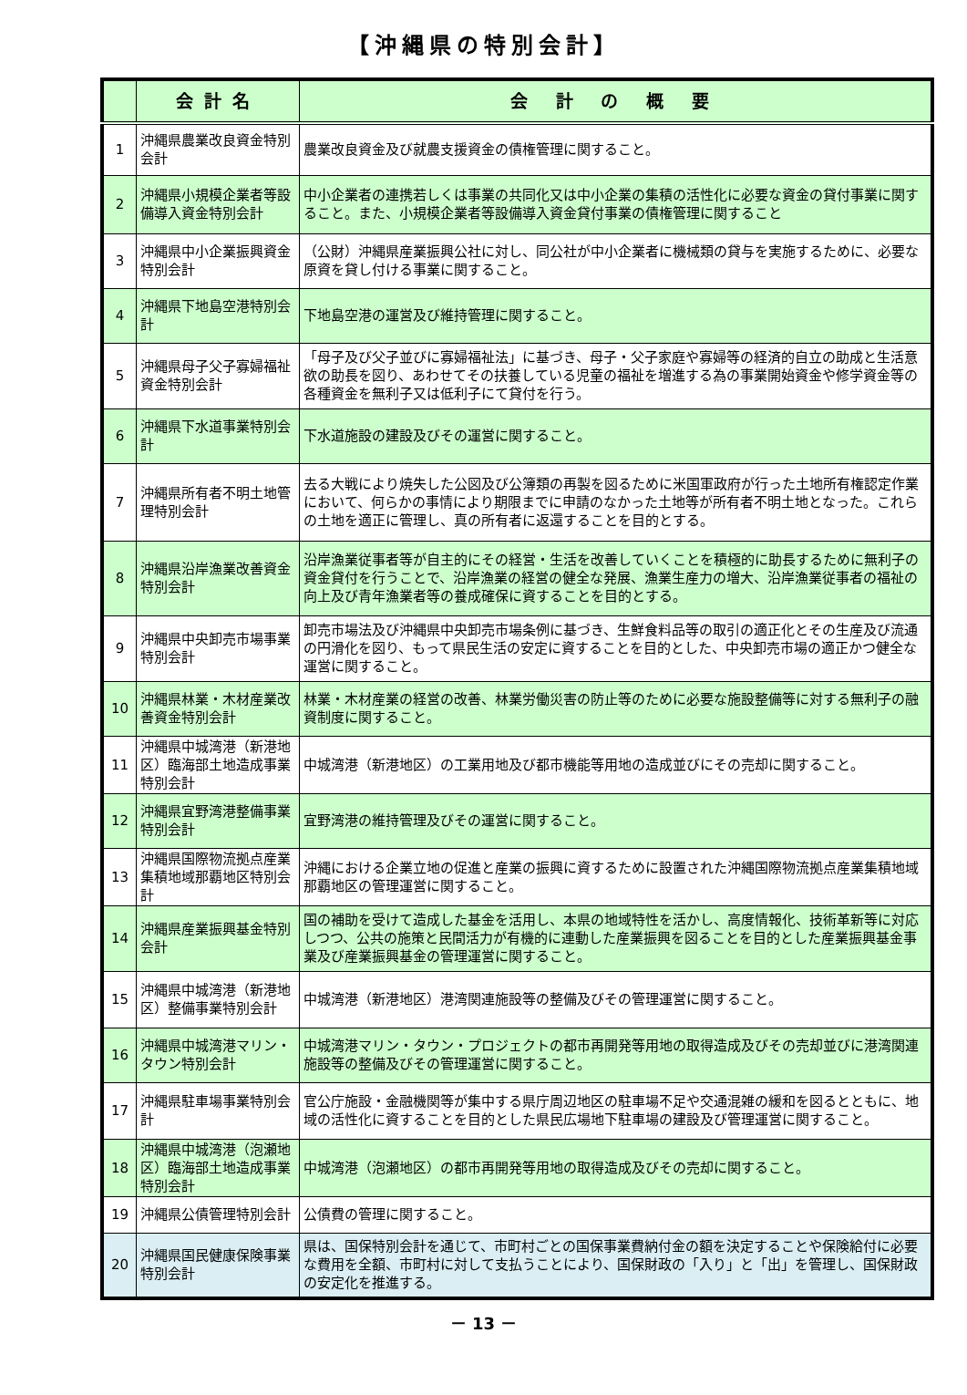【沖縄県の特別会計】
| | 会計名 | 会 計 の 概 要 |
| --- | --- | --- |
| 1 | 沖縄県農業改良資金特別会計 | 農業改良資金及び就農支援資金の債権管理に関すること。 |
| 2 | 沖縄県小規模企業者等設備導入資金特別会計 | 中小企業者の連携若しくは事業の共同化又は中小企業の集積の活性化に必要な資金の貸付事業に関すること。また、小規模企業者等設備導入資金貸付事業の債権管理に関すること |
| 3 | 沖縄県中小企業振興資金特別会計 | （公財）沖縄県産業振興公社に対し、同公社が中小企業者に機械類の貸与を実施するために、必要な原資を貸し付ける事業に関すること。 |
| 4 | 沖縄県下地島空港特別会計 | 下地島空港の運営及び維持管理に関すること。 |
| 5 | 沖縄県母子父子寡婦福祉資金特別会計 | 「母子及び父子並びに寡婦福祉法」に基づき、母子・父子家庭や寡婦等の経済的自立の助成と生活意欲の助長を図り、あわせてその扶養している児童の福祉を増進する為の事業開始資金や修学資金等の各種資金を無利子又は低利子にて貸付を行う。 |
| 6 | 沖縄県下水道事業特別会計 | 下水道施設の建設及びその運営に関すること。 |
| 7 | 沖縄県所有者不明土地管理特別会計 | 去る大戦により焼失した公図及び公簿類の再製を図るために米国軍政府が行った土地所有権認定作業において、何らかの事情により期限までに申請のなかった土地等が所有者不明土地となった。これらの土地を適正に管理し、真の所有者に返還することを目的とする。 |
| 8 | 沖縄県沿岸漁業改善資金特別会計 | 沿岸漁業従事者等が自主的にその経営・生活を改善していくことを積極的に助長するために無利子の資金貸付を行うことで、沿岸漁業の経営の健全な発展、漁業生産力の増大、沿岸漁業従事者の福祉の向上及び青年漁業者等の養成確保に資することを目的とする。 |
| 9 | 沖縄県中央卸売市場事業特別会計 | 卸売市場法及び沖縄県中央卸売市場条例に基づき、生鮮食料品等の取引の適正化とその生産及び流通の円滑化を図り、もって県民生活の安定に資することを目的とした、中央卸売市場の適正かつ健全な運営に関すること。 |
| 10 | 沖縄県林業・木材産業改善資金特別会計 | 林業・木材産業の経営の改善、林業労働災害の防止等のために必要な施設整備等に対する無利子の融資制度に関すること。 |
| 11 | 沖縄県中城湾港（新港地区）臨海部土地造成事業特別会計 | 中城湾港（新港地区）の工業用地及び都市機能等用地の造成並びにその売却に関すること。 |
| 12 | 沖縄県宜野湾港整備事業特別会計 | 宜野湾港の維持管理及びその運営に関すること。 |
| 13 | 沖縄県国際物流拠点産業集積地域那覇地区特別会計 | 沖縄における企業立地の促進と産業の振興に資するために設置された沖縄国際物流拠点産業集積地域那覇地区の管理運営に関すること。 |
| 14 | 沖縄県産業振興基金特別会計 | 国の補助を受けて造成した基金を活用し、本県の地域特性を活かし、高度情報化、技術革新等に対応しつつ、公共の施策と民間活力が有機的に連動した産業振興を図ることを目的とした産業振興基金事業及び産業振興基金の管理運営に関すること。 |
| 15 | 沖縄県中城湾港（新港地区）整備事業特別会計 | 中城湾港（新港地区）港湾関連施設等の整備及びその管理運営に関すること。 |
| 16 | 沖縄県中城湾港マリン・タウン特別会計 | 中城湾港マリン・タウン・プロジェクトの都市再開発等用地の取得造成及びその売却並びに港湾関連施設等の整備及びその管理運営に関すること。 |
| 17 | 沖縄県駐車場事業特別会計 | 官公庁施設・金融機関等が集中する県庁周辺地区の駐車場不足や交通混雑の緩和を図るとともに、地域の活性化に資することを目的とした県民広場地下駐車場の建設及び管理運営に関すること。 |
| 18 | 沖縄県中城湾港（泡瀬地区）臨海部土地造成事業特別会計 | 中城湾港（泡瀬地区）の都市再開発等用地の取得造成及びその売却に関すること。 |
| 19 | 沖縄県公債管理特別会計 | 公債費の管理に関すること。 |
| 20 | 沖縄県国民健康保険事業特別会計 | 県は、国保特別会計を通じて、市町村ごとの国保事業費納付金の額を決定することや保険給付に必要な費用を全額、市町村に対して支払うことにより、国保財政の「入り」と「出」を管理し、国保財政の安定化を推進する。 |
－ 13 －